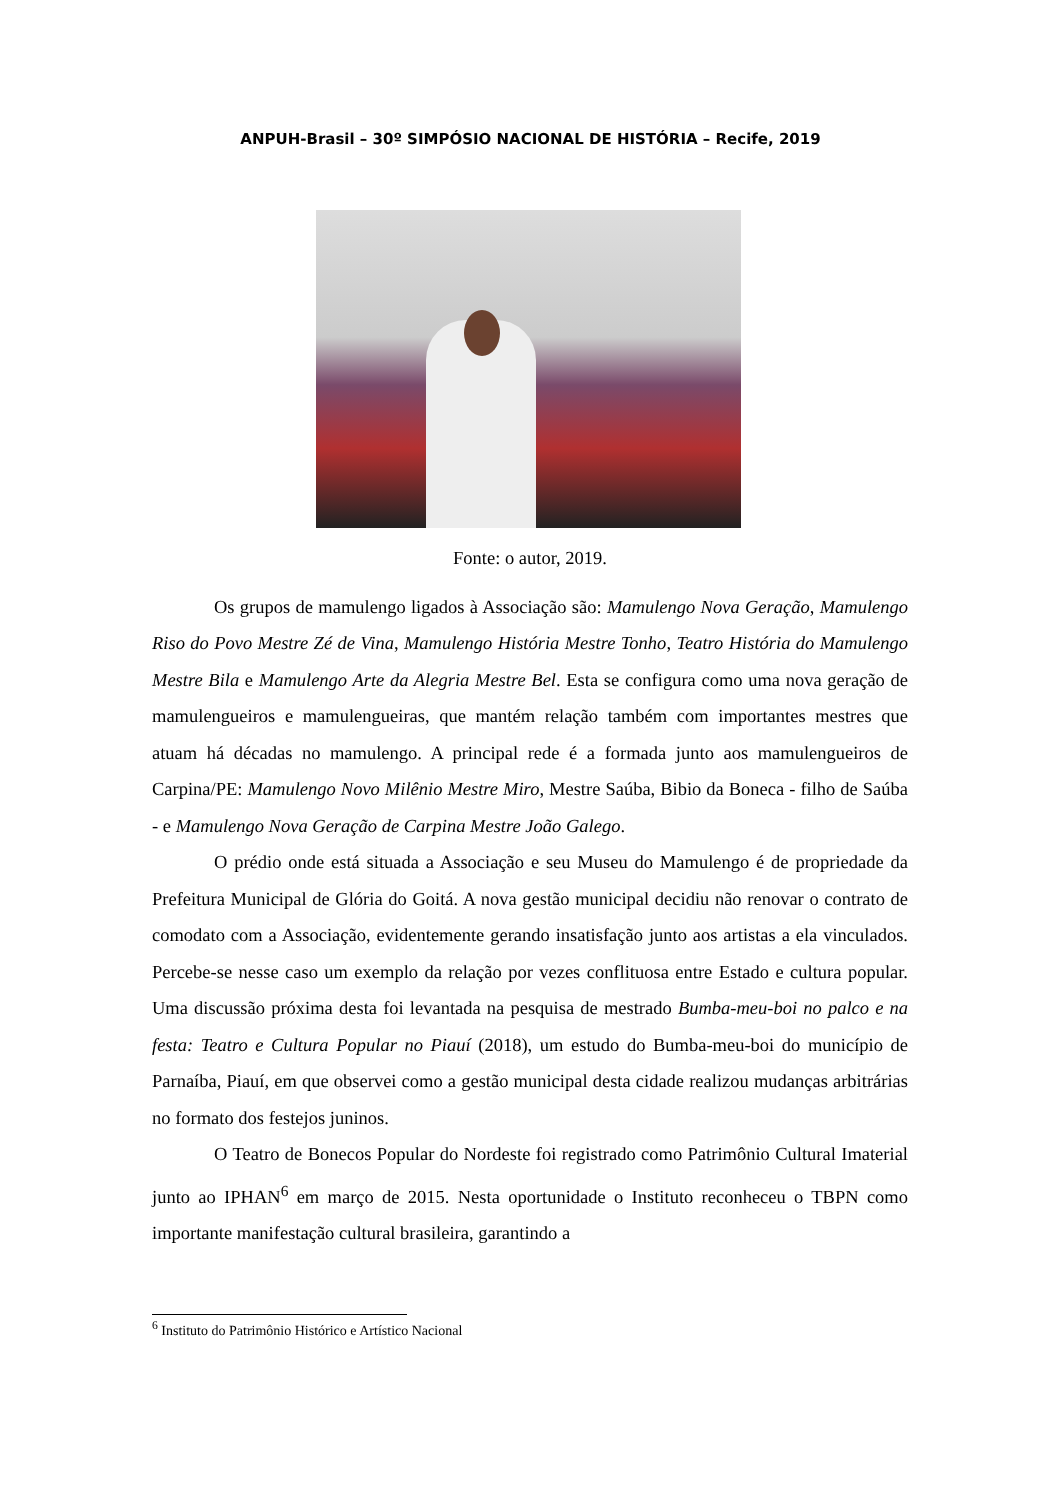ANPUH-Brasil – 30º SIMPÓSIO NACIONAL DE HISTÓRIA – Recife, 2019
Fonte: o autor, 2019.
Os grupos de mamulengo ligados à Associação são: Mamulengo Nova Geração, Mamulengo Riso do Povo Mestre Zé de Vina, Mamulengo História Mestre Tonho, Teatro História do Mamulengo Mestre Bila e Mamulengo Arte da Alegria Mestre Bel. Esta se configura como uma nova geração de mamulengueiros e mamulengueiras, que mantém relação também com importantes mestres que atuam há décadas no mamulengo. A principal rede é a formada junto aos mamulengueiros de Carpina/PE: Mamulengo Novo Milênio Mestre Miro, Mestre Saúba, Bibio da Boneca - filho de Saúba - e Mamulengo Nova Geração de Carpina Mestre João Galego.
O prédio onde está situada a Associação e seu Museu do Mamulengo é de propriedade da Prefeitura Municipal de Glória do Goitá. A nova gestão municipal decidiu não renovar o contrato de comodato com a Associação, evidentemente gerando insatisfação junto aos artistas a ela vinculados. Percebe-se nesse caso um exemplo da relação por vezes conflituosa entre Estado e cultura popular. Uma discussão próxima desta foi levantada na pesquisa de mestrado Bumba-meu-boi no palco e na festa: Teatro e Cultura Popular no Piauí (2018), um estudo do Bumba-meu-boi do município de Parnaíba, Piauí, em que observei como a gestão municipal desta cidade realizou mudanças arbitrárias no formato dos festejos juninos.
O Teatro de Bonecos Popular do Nordeste foi registrado como Patrimônio Cultural Imaterial junto ao IPHAN<sup>6</sup> em março de 2015. Nesta oportunidade o Instituto reconheceu o TBPN como importante manifestação cultural brasileira, garantindo a
<sup>6</sup> Instituto do Patrimônio Histórico e Artístico Nacional